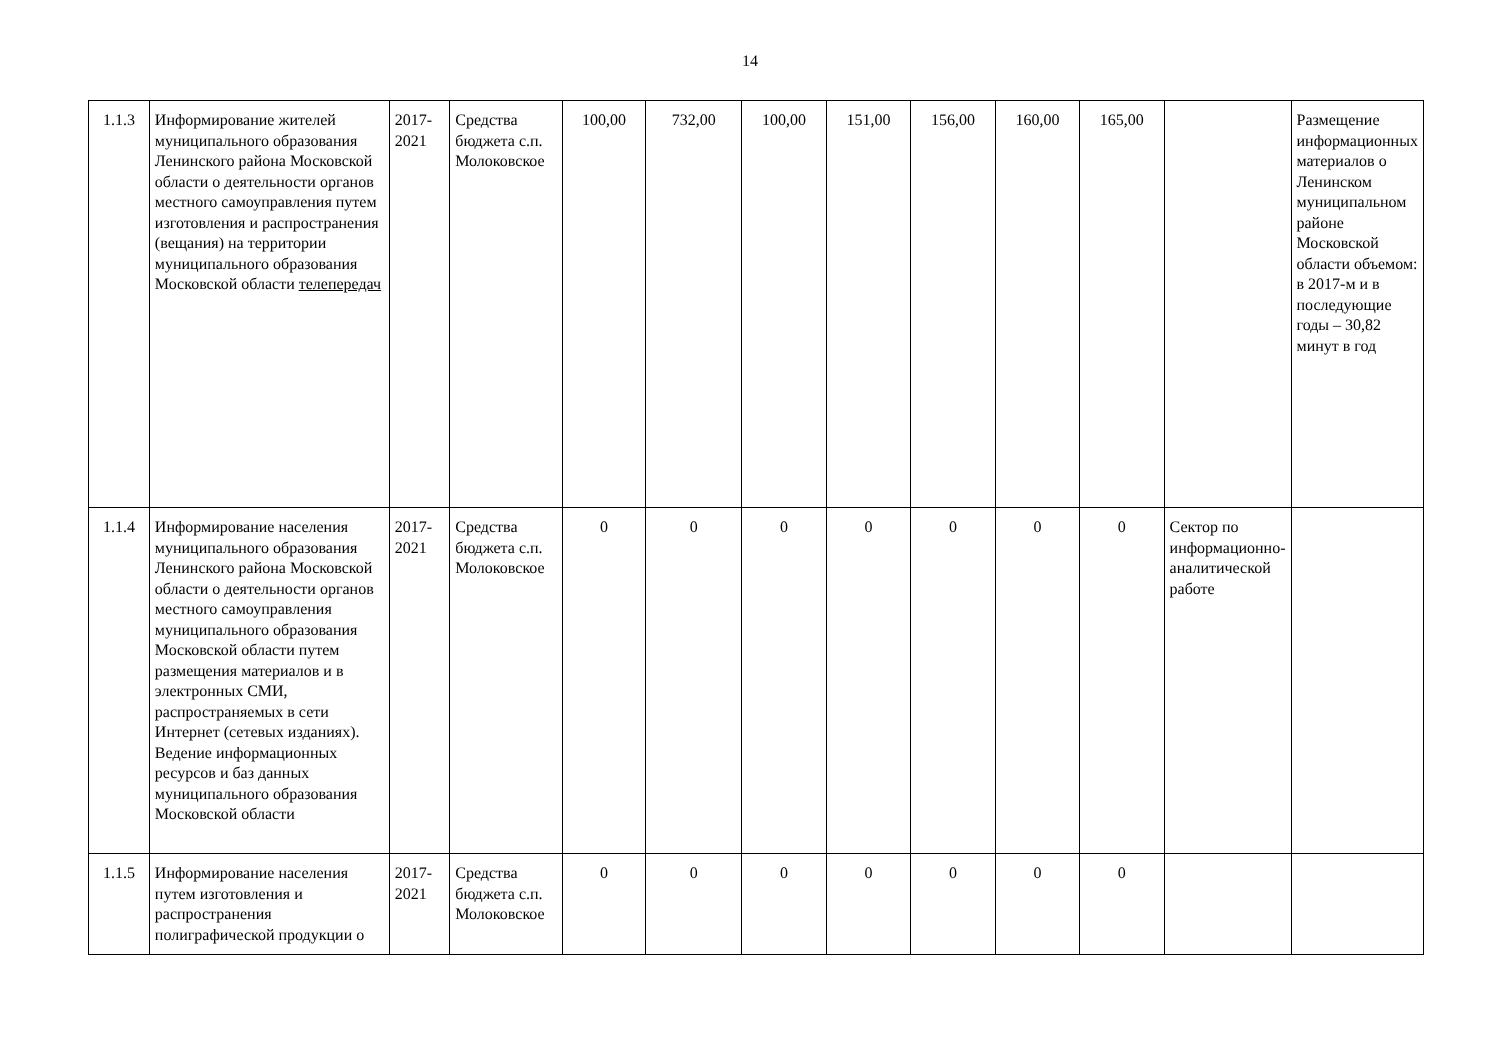14
| 1.1.3 | Информирование жителей муниципального образования Ленинского района Московской области о деятельности органов местного самоуправления путем изготовления и распространения (вещания) на территории муниципального образования Московской области телепередач | 2017-2021 | Средства бюджета с.п. Молоковское | 100,00 | 732,00 | 100,00 | 151,00 | 156,00 | 160,00 | 165,00 | | Размещение информационных материалов о Ленинском муниципальном районе Московской области объемом: в 2017-м и в последующие годы – 30,82 минут в год |
| 1.1.4 | Информирование населения муниципального образования Ленинского района Московской области о деятельности органов местного самоуправления муниципального образования Московской области путем размещения материалов и в электронных СМИ, распространяемых в сети Интернет (сетевых изданиях). Ведение информационных ресурсов и баз данных муниципального образования Московской области | 2017-2021 | Средства бюджета с.п. Молоковское | 0 | 0 | 0 | 0 | 0 | 0 | 0 | Сектор по информационно-аналитической работе | |
| 1.1.5 | Информирование населения путем изготовления и распространения полиграфической продукции о | 2017-2021 | Средства бюджета с.п. Молоковское | 0 | 0 | 0 | 0 | 0 | 0 | 0 | | |